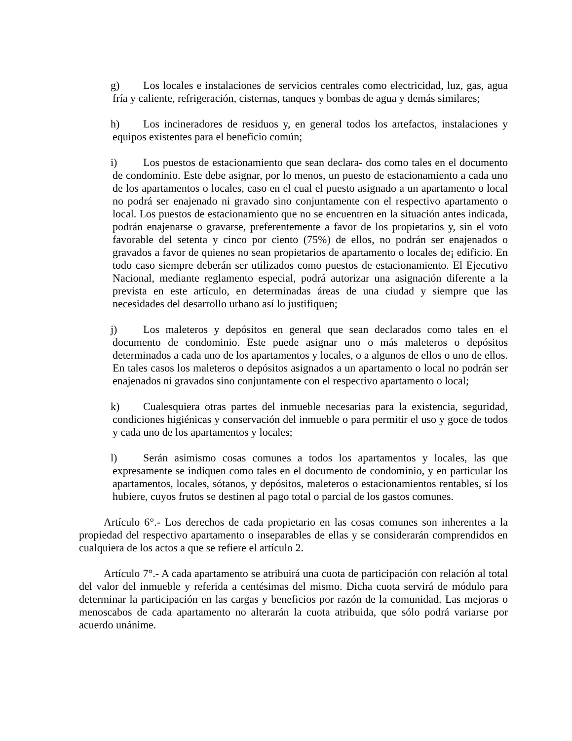g) Los locales e instalaciones de servicios centrales como electricidad, luz, gas, agua fría y caliente, refrigeración, cisternas, tanques y bombas de agua y demás similares;
h) Los incineradores de residuos y, en general todos los artefactos, instalaciones y equipos existentes para el beneficio común;
i) Los puestos de estacionamiento que sean declara- dos como tales en el documento de condominio. Este debe asignar, por lo menos, un puesto de estacionamiento a cada uno de los apartamentos o locales, caso en el cual el puesto asignado a un apartamento o local no podrá ser enajenado ni gravado sino conjuntamente con el respectivo apartamento o local. Los puestos de estacionamiento que no se encuentren en la situación antes indicada, podrán enajenarse o gravarse, preferentemente a favor de los propietarios y, sin el voto favorable del setenta y cinco por ciento (75%) de ellos, no podrán ser enajenados o gravados a favor de quienes no sean propietarios de apartamento o locales de¡ edificio. En todo caso siempre deberán ser utilizados como puestos de estacionamiento. El Ejecutivo Nacional, mediante reglamento especial, podrá autorizar una asignación diferente a la prevista en este artículo, en determinadas áreas de una ciudad y siempre que las necesidades del desarrollo urbano así lo justifiquen;
j) Los maleteros y depósitos en general que sean declarados como tales en el documento de condominio. Este puede asignar uno o más maleteros o depósitos determinados a cada uno de los apartamentos y locales, o a algunos de ellos o uno de ellos. En tales casos los maleteros o depósitos asignados a un apartamento o local no podrán ser enajenados ni gravados sino conjuntamente con el respectivo apartamento o local;
k) Cualesquiera otras partes del inmueble necesarias para la existencia, seguridad, condiciones higiénicas y conservación del inmueble o para permitir el uso y goce de todos y cada uno de los apartamentos y locales;
l) Serán asimismo cosas comunes a todos los apartamentos y locales, las que expresamente se indiquen como tales en el documento de condominio, y en particular los apartamentos, locales, sótanos, y depósitos, maleteros o estacionamientos rentables, sí los hubiere, cuyos frutos se destinen al pago total o parcial de los gastos comunes.
Artículo 6°.- Los derechos de cada propietario en las cosas comunes son inherentes a la propiedad del respectivo apartamento o inseparables de ellas y se considerarán comprendidos en cualquiera de los actos a que se refiere el artículo 2.
Artículo 7°.- A cada apartamento se atribuirá una cuota de participación con relación al total del valor del inmueble y referida a centésimas del mismo. Dicha cuota servirá de módulo para determinar la participación en las cargas y beneficios por razón de la comunidad. Las mejoras o menoscabos de cada apartamento no alterarán la cuota atribuida, que sólo podrá variarse por acuerdo unánime.